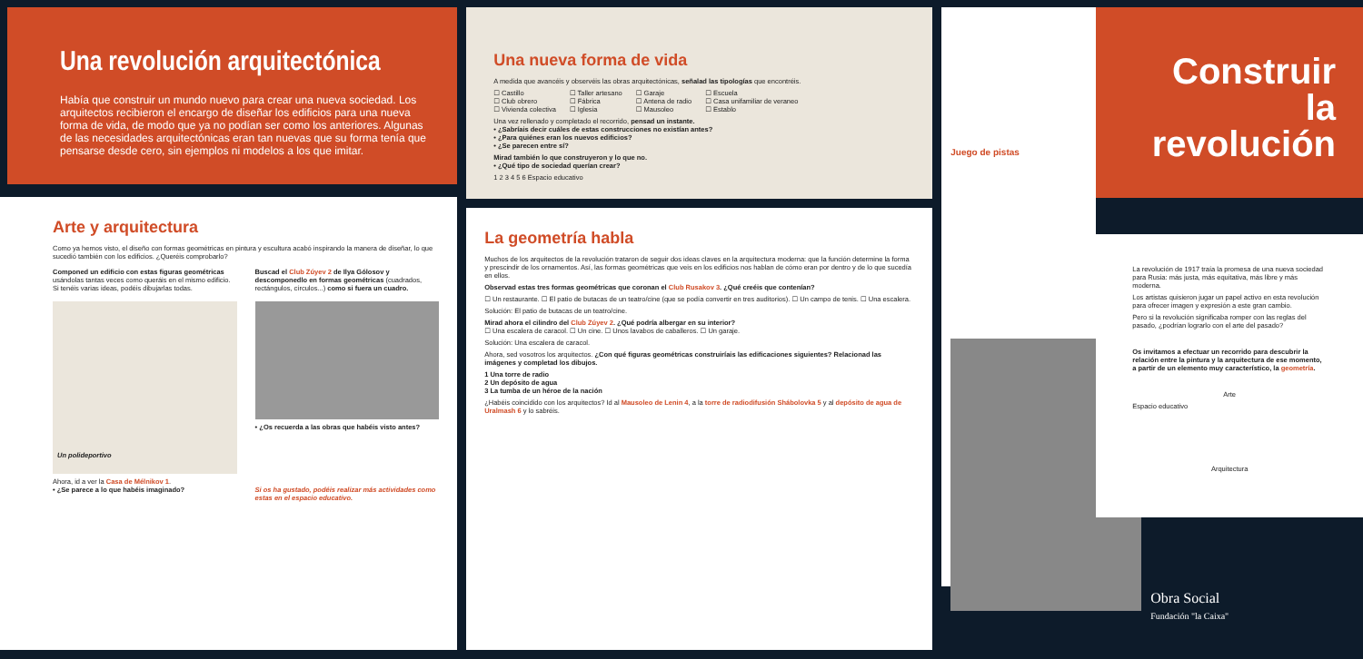Una revolución arquitectónica
Había que construir un mundo nuevo para crear una nueva sociedad. Los arquitectos recibieron el encargo de diseñar los edificios para una nueva forma de vida, de modo que ya no podían ser como los anteriores. Algunas de las necesidades arquitectónicas eran tan nuevas que su forma tenía que pensarse desde cero, sin ejemplos ni modelos a los que imitar.
Arte y arquitectura
Como ya hemos visto, el diseño con formas geométricas en pintura y escultura acabó inspirando la manera de diseñar, lo que sucedió también con los edificios. ¿Queréis comprobarlo?
Componed un edificio con estas figuras geométricas usándolas tantas veces como queráis en el mismo edificio. Si tenéis varias ideas, podéis dibujarlas todas.
Un polideportivo
Ahora, id a ver la Casa de Mélnikov 1.
• ¿Se parece a lo que habéis imaginado?
Buscad el Club Zúyev 2 de Ilya Gólosov y descomponedlo en formas geométricas (cuadrados, rectángulos, círculos...) como si fuera un cuadro.
• ¿Os recuerda a las obras que habéis visto antes?
Si os ha gustado, podéis realizar más actividades como estas en el espacio educativo.
Una nueva forma de vida
A medida que avancéis y observéis las obras arquitectónicas, señalad las tipologías que encontréis.
☐ Castillo
☐ Club obrero
☐ Vivienda colectiva
☐ Taller artesano
☐ Fábrica
☐ Iglesia
☐ Garaje
☐ Antena de radio
☐ Mausoleo
☐ Escuela
☐ Casa unifamiliar de veraneo
☐ Establo
Una vez rellenado y completado el recorrido, pensad un instante.
• ¿Sabríais decir cuáles de estas construcciones no existían antes?
• ¿Para quiénes eran los nuevos edificios?
• ¿Se parecen entre sí?
Mirad también lo que construyeron y lo que no.
• ¿Qué tipo de sociedad querían crear?
1 2 3 4 5 6 Espacio educativo
La geometría habla
Muchos de los arquitectos de la revolución trataron de seguir dos ideas claves en la arquitectura moderna: que la función determine la forma y prescindir de los ornamentos. Así, las formas geométricas que veis en los edificios nos hablan de cómo eran por dentro y de lo que sucedía en ellos.
Observad estas tres formas geométricas que coronan el Club Rusakov 3. ¿Qué creéis que contenían?
☐ Un restaurante. ☐ El patio de butacas de un teatro/cine (que se podía convertir en tres auditorios). ☐ Un campo de tenis. ☐ Una escalera.
Solución: El patio de butacas de un teatro/cine.
Mirad ahora el cilindro del Club Zúyev 2. ¿Qué podría albergar en su interior?
☐ Una escalera de caracol. ☐ Un cine. ☐ Unos lavabos de caballeros. ☐ Un garaje.
Solución: Una escalera de caracol.
Ahora, sed vosotros los arquitectos. ¿Con qué figuras geométricas construiríais las edificaciones siguientes? Relacionad las imágenes y completad los dibujos.
1 Una torre de radio
2 Un depósito de agua
3 La tumba de un héroe de la nación
¿Habéis coincidido con los arquitectos? Id al Mausoleo de Lenin 4, a la torre de radiodifusión Shábolovka 5 y al depósito de agua de Uralmash 6 y lo sabréis.
Juego de pistas
Construir
la
revolución
La revolución de 1917 traía la promesa de una nueva sociedad para Rusia: más justa, más equitativa, más libre y más moderna.
Los artistas quisieron jugar un papel activo en esta revolución para ofrecer imagen y expresión a este gran cambio.
Pero si la revolución significaba romper con las reglas del pasado, ¿podrían lograrlo con el arte del pasado?
Os invitamos a efectuar un recorrido para descubrir la relación entre la pintura y la arquitectura de ese momento, a partir de un elemento muy característico, la geometría.
Arte
Espacio educativo
Arquitectura
Obra Social
Fundación "la Caixa"